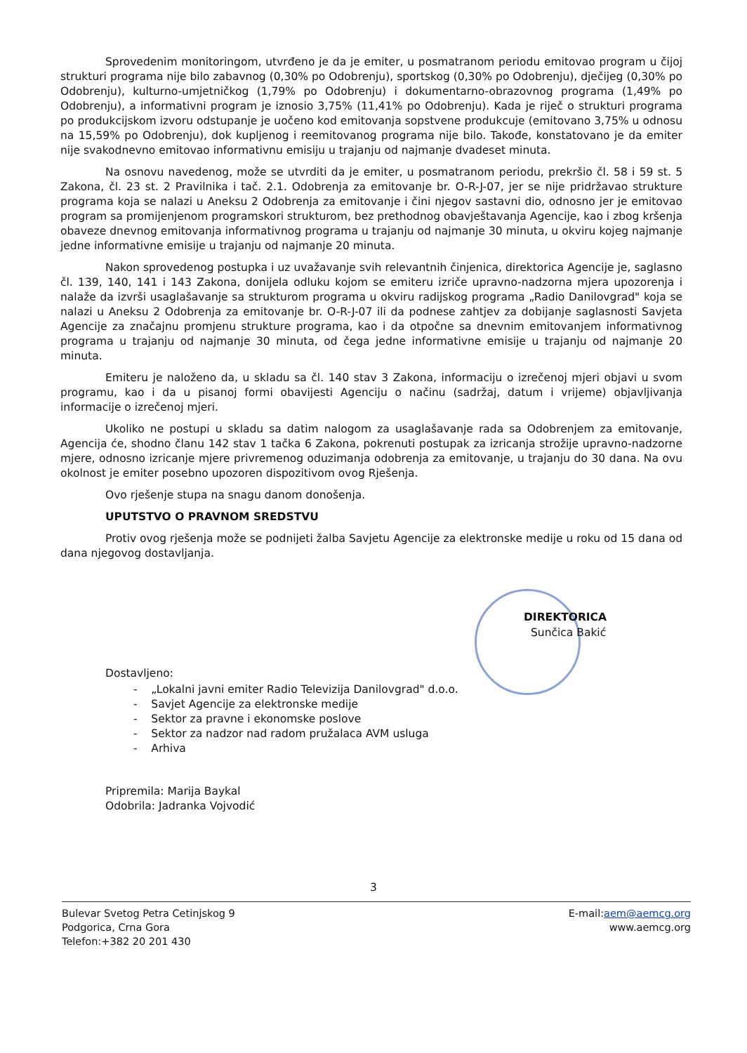Sprovedenim monitoringom, utvrđeno je da je emiter, u posmatranom periodu emitovao program u čijoj strukturi programa nije bilo zabavnog (0,30% po Odobrenju), sportskog (0,30% po Odobrenju), dječijeg (0,30% po Odobrenju), kulturno-umjetničkog (1,79% po Odobrenju) i dokumentarno-obrazovnog programa (1,49% po Odobrenju), a informativni program je iznosio 3,75% (11,41% po Odobrenju). Kada je riječ o strukturi programa po produkcijskom izvoru odstupanje je uočeno kod emitovanja sopstvene produkcuje (emitovano 3,75% u odnosu na 15,59% po Odobrenju), dok kupljenog i reemitovanog programa nije bilo. Takođe, konstatovano je da emiter nije svakodnevno emitovao informativnu emisiju u trajanju od najmanje dvadeset minuta.
Na osnovu navedenog, može se utvrditi da je emiter, u posmatranom periodu, prekršio čl. 58 i 59 st. 5 Zakona, čl. 23 st. 2 Pravilnika i tač. 2.1. Odobrenja za emitovanje br. O-R-J-07, jer se nije pridržavao strukture programa koja se nalazi u Aneksu 2 Odobrenja za emitovanje i čini njegov sastavni dio, odnosno jer je emitovao program sa promijenjenom programskori strukturom, bez prethodnog obavještavanja Agencije, kao i zbog kršenja obaveze dnevnog emitovanja informativnog programa u trajanju od najmanje 30 minuta, u okviru kojeg najmanje jedne informativne emisije u trajanju od najmanje 20 minuta.
Nakon sprovedenog postupka i uz uvažavanje svih relevantnih činjenica, direktorica Agencije je, saglasno čl. 139, 140, 141 i 143 Zakona, donijela odluku kojom se emiteru izriče upravno-nadzorna mjera upozorenja i nalaže da izvrši usaglašavanje sa strukturom programa u okviru radijskog programa „Radio Danilovgrad" koja se nalazi u Aneksu 2 Odobrenja za emitovanje br. O-R-J-07 ili da podnese zahtjev za dobijanje saglasnosti Savjeta Agencije za značajnu promjenu strukture programa, kao i da otpočne sa dnevnim emitovanjem informativnog programa u trajanju od najmanje 30 minuta, od čega jedne informativne emisije u trajanju od najmanje 20 minuta.
Emiteru je naloženo da, u skladu sa čl. 140 stav 3 Zakona, informaciju o izrečenoj mjeri objavi u svom programu, kao i da u pisanoj formi obavijesti Agenciju o načinu (sadržaj, datum i vrijeme) objavljivanja informacije o izrečenoj mjeri.
Ukoliko ne postupi u skladu sa datim nalogom za usaglašavanje rada sa Odobrenjem za emitovanje, Agencija će, shodno članu 142 stav 1 tačka 6 Zakona, pokrenuti postupak za izricanja strožije upravno-nadzorne mjere, odnosno izricanje mjere privremenog oduzimanja odobrenja za emitovanje, u trajanju do 30 dana. Na ovu okolnost je emiter posebno upozoren dispozitivom ovog Rješenja.
Ovo rješenje stupa na snagu danom donošenja.
UPUTSTVO O PRAVNOM SREDSTVU
Protiv ovog rješenja može se podnijeti žalba Savjetu Agencije za elektronske medije u roku od 15 dana od dana njegovog dostavljanja.
DIREKTORICA
Sunčica Bakić
Dostavljeno:
- „Lokalni javni emiter Radio Televizija Danilovgrad" d.o.o.
- Savjet Agencije za elektronske medije
- Sektor za pravne i ekonomske poslove
- Sektor za nadzor nad radom pružalaca AVM usluga
- Arhiva
Pripremila: Marija Baykal
Odobrila: Jadranka Vojvodić
3
Bulevar Svetog Petra Cetinjskog 9
Podgorica, Crna Gora
Telefon:+382 20 201 430
E-mail:aem@aemcg.org
www.aemcg.org